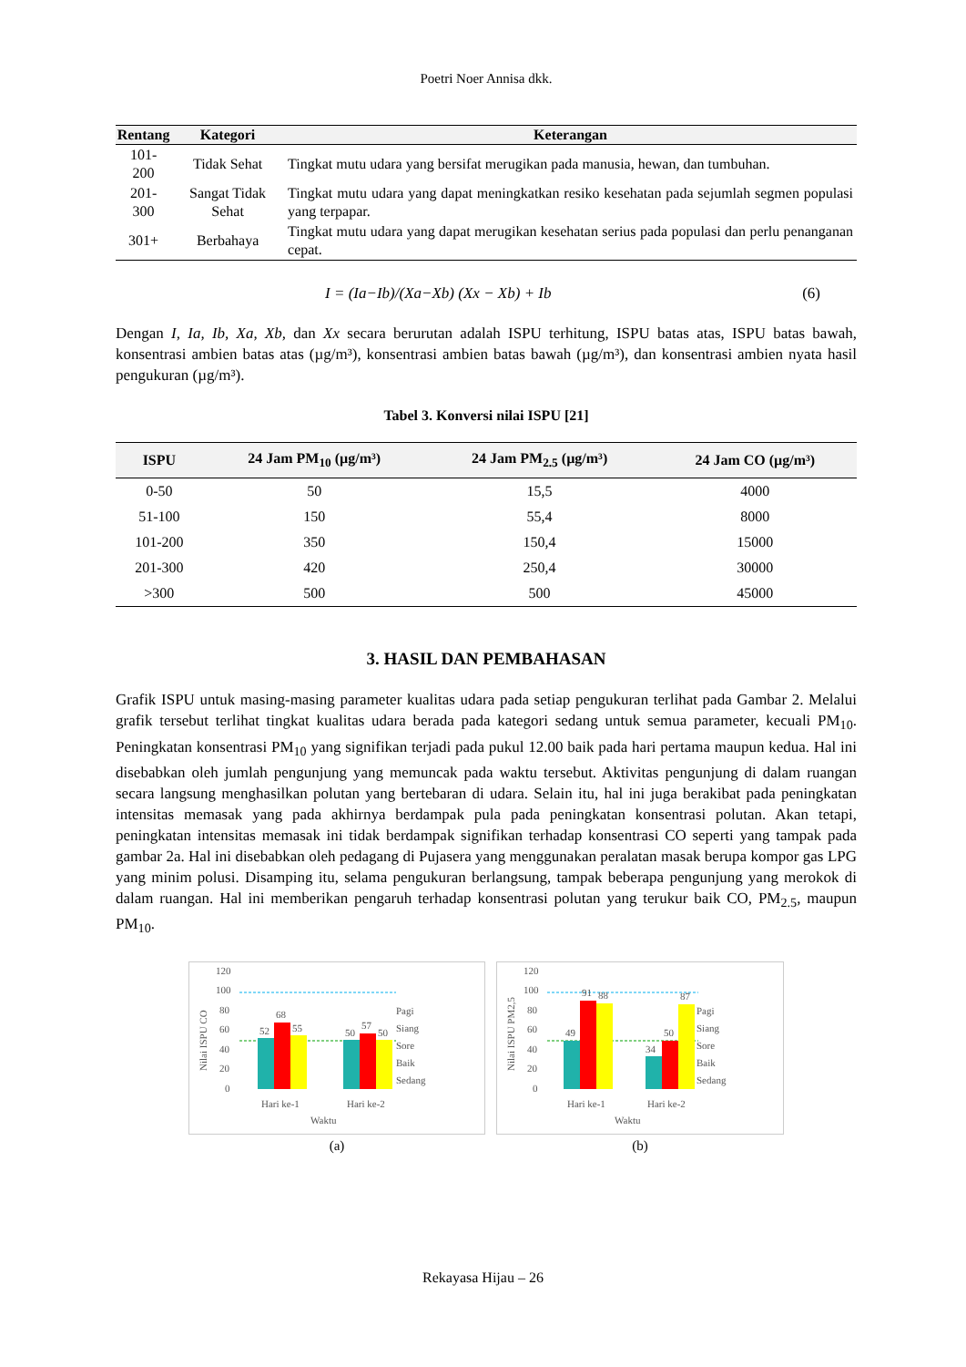Poetri Noer Annisa dkk.
| Rentang | Kategori | Keterangan |
| --- | --- | --- |
| 101-200 | Tidak Sehat | Tingkat mutu udara yang bersifat merugikan pada manusia, hewan, dan tumbuhan. |
| 201-300 | Sangat Tidak Sehat | Tingkat mutu udara yang dapat meningkatkan resiko kesehatan pada sejumlah segmen populasi yang terpapar. |
| 301+ | Berbahaya | Tingkat mutu udara yang dapat merugikan kesehatan serius pada populasi dan perlu penanganan cepat. |
I = (Ia−Ib)/(Xa−Xb) (Xx − Xb) + Ib (6)
Dengan I, Ia, Ib, Xa, Xb, dan Xx secara berurutan adalah ISPU terhitung, ISPU batas atas, ISPU batas bawah, konsentrasi ambien batas atas (µg/m³), konsentrasi ambien batas bawah (µg/m³), dan konsentrasi ambien nyata hasil pengukuran (µg/m³).
Tabel 3. Konversi nilai ISPU [21]
| ISPU | 24 Jam PM<sub>10</sub> (µg/m³) | 24 Jam PM<sub>2.5</sub> (µg/m³) | 24 Jam CO (µg/m³) |
| --- | --- | --- | --- |
| 0-50 | 50 | 15,5 | 4000 |
| 51-100 | 150 | 55,4 | 8000 |
| 101-200 | 350 | 150,4 | 15000 |
| 201-300 | 420 | 250,4 | 30000 |
| >300 | 500 | 500 | 45000 |
3. HASIL DAN PEMBAHASAN
Grafik ISPU untuk masing-masing parameter kualitas udara pada setiap pengukuran terlihat pada Gambar 2. Melalui grafik tersebut terlihat tingkat kualitas udara berada pada kategori sedang untuk semua parameter, kecuali PM<sub>10</sub>. Peningkatan konsentrasi PM<sub>10</sub> yang signifikan terjadi pada pukul 12.00 baik pada hari pertama maupun kedua. Hal ini disebabkan oleh jumlah pengunjung yang memuncak pada waktu tersebut. Aktivitas pengunjung di dalam ruangan secara langsung menghasilkan polutan yang bertebaran di udara. Selain itu, hal ini juga berakibat pada peningkatan intensitas memasak yang pada akhirnya berdampak pula pada peningkatan konsentrasi polutan. Akan tetapi, peningkatan intensitas memasak ini tidak berdampak signifikan terhadap konsentrasi CO seperti yang tampak pada gambar 2a. Hal ini disebabkan oleh pedagang di Pujasera yang menggunakan peralatan masak berupa kompor gas LPG yang minim polusi. Disamping itu, selama pengukuran berlangsung, tampak beberapa pengunjung yang merokok di dalam ruangan. Hal ini memberikan pengaruh terhadap konsentrasi polutan yang terukur baik CO, PM<sub>2.5</sub>, maupun PM<sub>10</sub>.
120
100
80
60
40
20
0
Nilai ISPU CO
52
68
55
50
57
50
Hari ke-1
Hari ke-2
Waktu
Pagi
Siang
Sore
Baik
Sedang
(a)
120
100
80
60
40
20
0
Nilai ISPU PM2,5
49
91
88
34
50
87
Hari ke-1
Hari ke-2
Waktu
Pagi
Siang
Sore
Baik
Sedang
(b)
Rekayasa Hijau – 26